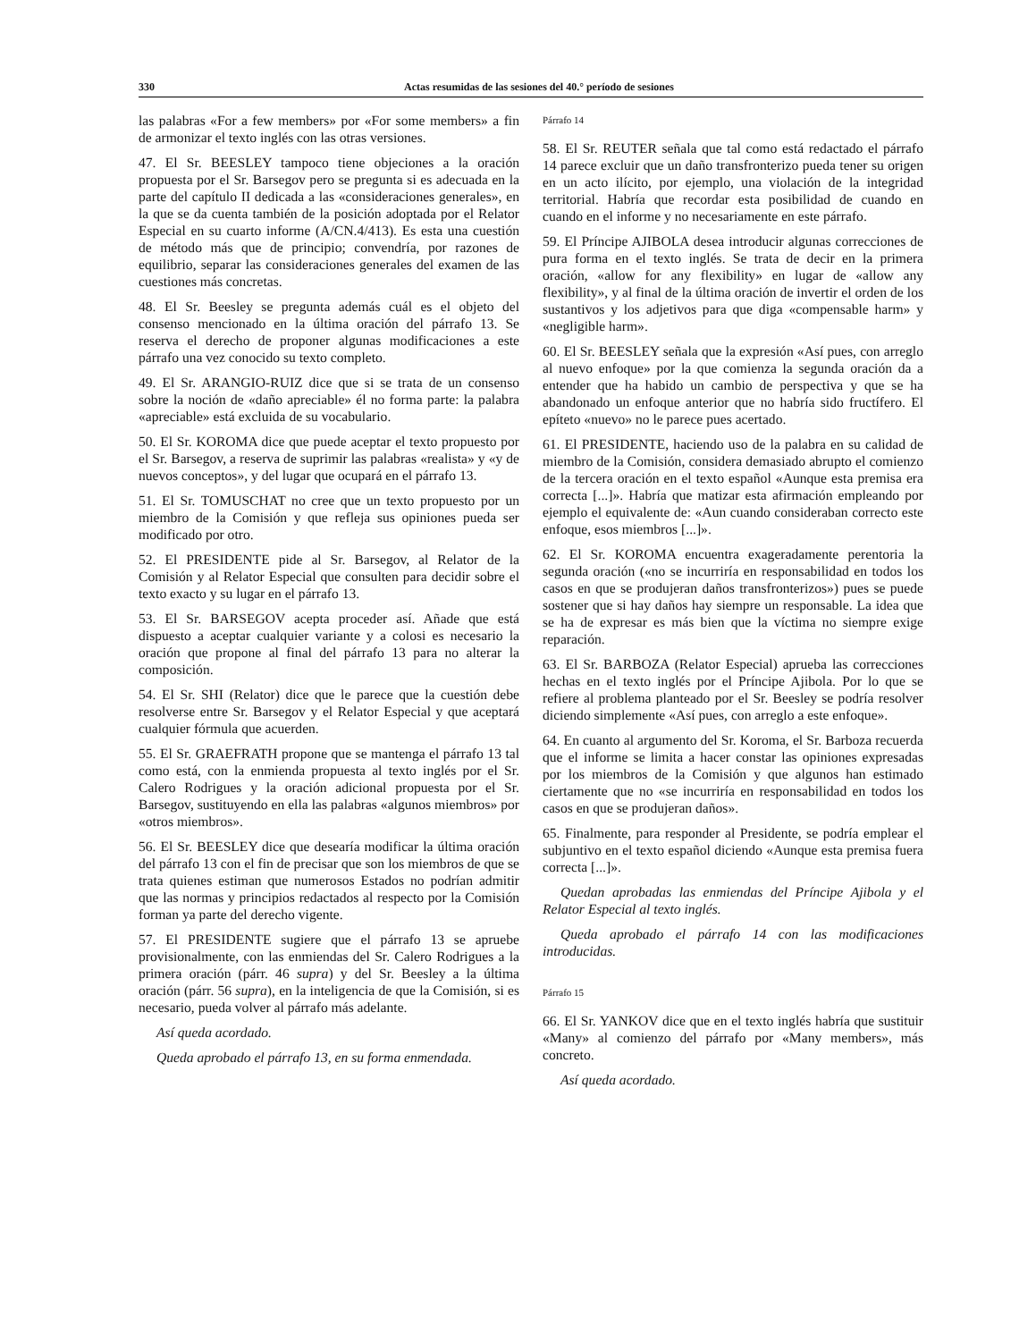330 Actas resumidas de las sesiones del 40.° período de sesiones
las palabras «For a few members» por «For some members» a fin de armonizar el texto inglés con las otras versiones.
47. El Sr. BEESLEY tampoco tiene objeciones a la oración propuesta por el Sr. Barsegov pero se pregunta si es adecuada en la parte del capítulo II dedicada a las «consideraciones generales», en la que se da cuenta también de la posición adoptada por el Relator Especial en su cuarto informe (A/CN.4/413). Es esta una cuestión de método más que de principio; convendría, por razones de equilibrio, separar las consideraciones generales del examen de las cuestiones más concretas.
48. El Sr. Beesley se pregunta además cuál es el objeto del consenso mencionado en la última oración del párrafo 13. Se reserva el derecho de proponer algunas modificaciones a este párrafo una vez conocido su texto completo.
49. El Sr. ARANGIO-RUIZ dice que si se trata de un consenso sobre la noción de «daño apreciable» él no forma parte: la palabra «apreciable» está excluida de su vocabulario.
50. El Sr. KOROMA dice que puede aceptar el texto propuesto por el Sr. Barsegov, a reserva de suprimir las palabras «realista» y «y de nuevos conceptos», y del lugar que ocupará en el párrafo 13.
51. El Sr. TOMUSCHAT no cree que un texto propuesto por un miembro de la Comisión y que refleja sus opiniones pueda ser modificado por otro.
52. El PRESIDENTE pide al Sr. Barsegov, al Relator de la Comisión y al Relator Especial que consulten para decidir sobre el texto exacto y su lugar en el párrafo 13.
53. El Sr. BARSEGOV acepta proceder así. Añade que está dispuesto a aceptar cualquier variante y a colosi es necesario la oración que propone al final del párrafo 13 para no alterar la composición.
54. El Sr. SHI (Relator) dice que le parece que la cuestión debe resolverse entre Sr. Barsegov y el Relator Especial y que aceptará cualquier fórmula que acuerden.
55. El Sr. GRAEFRATH propone que se mantenga el párrafo 13 tal como está, con la enmienda propuesta al texto inglés por el Sr. Calero Rodrigues y la oración adicional propuesta por el Sr. Barsegov, sustituyendo en ella las palabras «algunos miembros» por «otros miembros».
56. El Sr. BEESLEY dice que desearía modificar la última oración del párrafo 13 con el fin de precisar que son los miembros de que se trata quienes estiman que numerosos Estados no podrían admitir que las normas y principios redactados al respecto por la Comisión forman ya parte del derecho vigente.
57. El PRESIDENTE sugiere que el párrafo 13 se apruebe provisionalmente, con las enmiendas del Sr. Calero Rodrigues a la primera oración (párr. 46 supra) y del Sr. Beesley a la última oración (párr. 56 supra), en la inteligencia de que la Comisión, si es necesario, pueda volver al párrafo más adelante.
Así queda acordado.
Queda aprobado el párrafo 13, en su forma enmendada.
Párrafo 14
58. El Sr. REUTER señala que tal como está redactado el párrafo 14 parece excluir que un daño transfronterizo pueda tener su origen en un acto ilícito, por ejemplo, una violación de la integridad territorial. Habría que recordar esta posibilidad de cuando en cuando en el informe y no necesariamente en este párrafo.
59. El Príncipe AJIBOLA desea introducir algunas correcciones de pura forma en el texto inglés. Se trata de decir en la primera oración, «allow for any flexibility» en lugar de «allow any flexibility», y al final de la última oración de invertir el orden de los sustantivos y los adjetivos para que diga «compensable harm» y «negligible harm».
60. El Sr. BEESLEY señala que la expresión «Así pues, con arreglo al nuevo enfoque» por la que comienza la segunda oración da a entender que ha habido un cambio de perspectiva y que se ha abandonado un enfoque anterior que no habría sido fructífero. El epíteto «nuevo» no le parece pues acertado.
61. El PRESIDENTE, haciendo uso de la palabra en su calidad de miembro de la Comisión, considera demasiado abrupto el comienzo de la tercera oración en el texto español «Aunque esta premisa era correcta [...]». Habría que matizar esta afirmación empleando por ejemplo el equivalente de: «Aun cuando consideraban correcto este enfoque, esos miembros [...]».
62. El Sr. KOROMA encuentra exageradamente perentoria la segunda oración («no se incurriría en responsabilidad en todos los casos en que se produjeran daños transfronterizos») pues se puede sostener que si hay daños hay siempre un responsable. La idea que se ha de expresar es más bien que la víctima no siempre exige reparación.
63. El Sr. BARBOZA (Relator Especial) aprueba las correcciones hechas en el texto inglés por el Príncipe Ajibola. Por lo que se refiere al problema planteado por el Sr. Beesley se podría resolver diciendo simplemente «Así pues, con arreglo a este enfoque».
64. En cuanto al argumento del Sr. Koroma, el Sr. Barboza recuerda que el informe se limita a hacer constar las opiniones expresadas por los miembros de la Comisión y que algunos han estimado ciertamente que no «se incurriría en responsabilidad en todos los casos en que se produjeran daños».
65. Finalmente, para responder al Presidente, se podría emplear el subjuntivo en el texto español diciendo «Aunque esta premisa fuera correcta [...]».
Quedan aprobadas las enmiendas del Príncipe Ajibola y el Relator Especial al texto inglés.
Queda aprobado el párrafo 14 con las modificaciones introducidas.
Párrafo 15
66. El Sr. YANKOV dice que en el texto inglés habría que sustituir «Many» al comienzo del párrafo por «Many members», más concreto.
Así queda acordado.